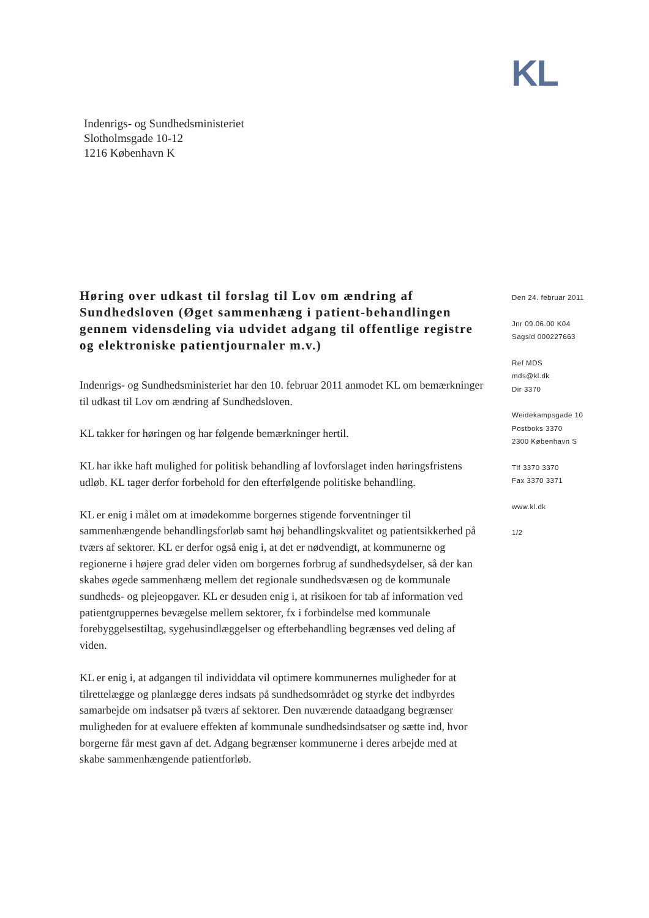KL
Indenrigs- og Sundhedsministeriet
Slotholmsgade 10-12
1216 København K
Høring over udkast til forslag til Lov om ændring af Sundhedsloven (Øget sammenhæng i patient-behandlingen gennem vidensdeling via udvidet adgang til offentlige registre og elektroniske patientjournaler m.v.)
Indenrigs- og Sundhedsministeriet har den 10. februar 2011 anmodet KL om bemærkninger til udkast til Lov om ændring af Sundhedsloven.
KL takker for høringen og har følgende bemærkninger hertil.
KL har ikke haft mulighed for politisk behandling af lovforslaget inden høringsfristens udløb. KL tager derfor forbehold for den efterfølgende politiske behandling.
KL er enig i målet om at imødekomme borgernes stigende forventninger til sammenhængende behandlingsforløb samt høj behandlingskvalitet og patientsikkerhed på tværs af sektorer. KL er derfor også enig i, at det er nødvendigt, at kommunerne og regionerne i højere grad deler viden om borgernes forbrug af sundhedsydelser, så der kan skabes øgede sammenhæng mellem det regionale sundhedsvæsen og de kommunale sundheds- og plejeopgaver. KL er desuden enig i, at risikoen for tab af information ved patientgruppernes bevægelse mellem sektorer, fx i forbindelse med kommunale forebyggelsestiltag, sygehusindlæggelser og efterbehandling begrænses ved deling af viden.
KL er enig i, at adgangen til individdata vil optimere kommunernes muligheder for at tilrettelægge og planlægge deres indsats på sundhedsområdet og styrke det indbyrdes samarbejde om indsatser på tværs af sektorer. Den nuværende dataadgang begrænser muligheden for at evaluere effekten af kommunale sundhedsindsatser og sætte ind, hvor borgerne får mest gavn af det. Adgang begrænser kommunerne i deres arbejde med at skabe sammenhængende patientforløb.
Den 24. februar 2011
Jnr 09.06.00 K04
Sagsid 000227663
Ref MDS
mds@kl.dk
Dir 3370
Weidekampsgade 10
Postboks 3370
2300 København S
Tlf 3370 3370
Fax 3370 3371
www.kl.dk
1/2